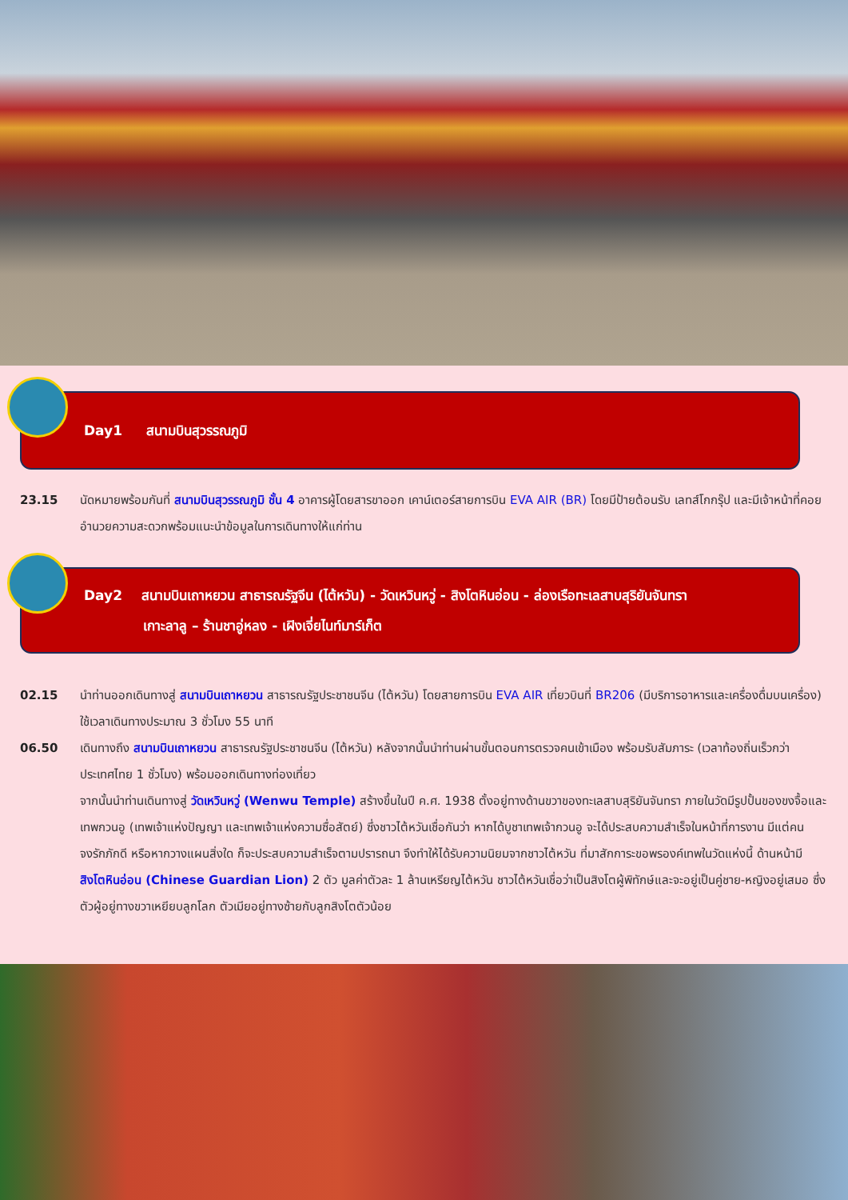Day1 สนามบินสุวรรณภูมิ
23.15 นัดหมายพร้อมกันที่ สนามบินสุวรรณภูมิ ชั้น 4 อาคารผู้โดยสารขาออก เคาน์เตอร์สายการบิน EVA AIR (BR) โดยมีป้ายต้อนรับ เลทส์โกกรุ๊ป และมีเจ้าหน้าที่คอยอำนวยความสะดวกพร้อมแนะนำข้อมูลในการเดินทางให้แก่ท่าน
Day2 สนามบินเถาหยวน สาธารณรัฐจีน (ไต้หวัน) - วัดเหวินหวู่ - สิงโตหินอ่อน - ล่องเรือทะเลสาบสุริยันจันทรา
เกาะลาลู – ร้านชาอู่หลง - เฝิงเจี่ยไนท์มาร์เก็ต
02.15 นำท่านออกเดินทางสู่ สนามบินเถาหยวน สาธารณรัฐประชาชนจีน (ไต้หวัน) โดยสายการบิน EVA AIR เที่ยวบินที่ BR206 (มีบริการอาหารและเครื่องดื่มบนเครื่อง) ใช้เวลาเดินทางประมาณ 3 ชั่วโมง 55 นาที
06.50 เดินทางถึง สนามบินเถาหยวน สาธารณรัฐประชาชนจีน (ไต้หวัน) หลังจากนั้นนำท่านผ่านขั้นตอนการตรวจคนเข้าเมือง พร้อมรับสัมภาระ (เวลาท้องถิ่นเร็วกว่าประเทศไทย 1 ชั่วโมง) พร้อมออกเดินทางท่องเที่ยว
จากนั้นนำท่านเดินทางสู่ วัดเหวินหวู่ (Wenwu Temple) สร้างขึ้นในปี ค.ศ. 1938 ตั้งอยู่ทางด้านขวาของทะเลสาบสุริยันจันทรา ภายในวัดมีรูปปั้นของขงจื้อและเทพกวนอู (เทพเจ้าแห่งปัญญา และเทพเจ้าแห่งความซื่อสัตย์) ซึ่งชาวไต้หวันเชื่อกันว่า หากได้บูชาเทพเจ้ากวนอู จะได้ประสบความสำเร็จในหน้าที่การงาน มีแต่คนจงรักภักดี หรือหากวางแผนสิ่งใด ก็จะประสบความสำเร็จตามปรารถนา จึงทำให้ได้รับความนิยมจากชาวไต้หวัน ที่มาสักการะขอพรองค์เทพในวัดแห่งนี้ ด้านหน้ามี สิงโตหินอ่อน (Chinese Guardian Lion) 2 ตัว มูลค่าตัวละ 1 ล้านเหรียญไต้หวัน ชาวไต้หวันเชื่อว่าเป็นสิงโตผู้พิทักษ์และจะอยู่เป็นคู่ชาย-หญิงอยู่เสมอ ซึ่งตัวผู้อยู่ทางขวาเหยียบลูกโลก ตัวเมียอยู่ทางซ้ายกับลูกสิงโตตัวน้อย